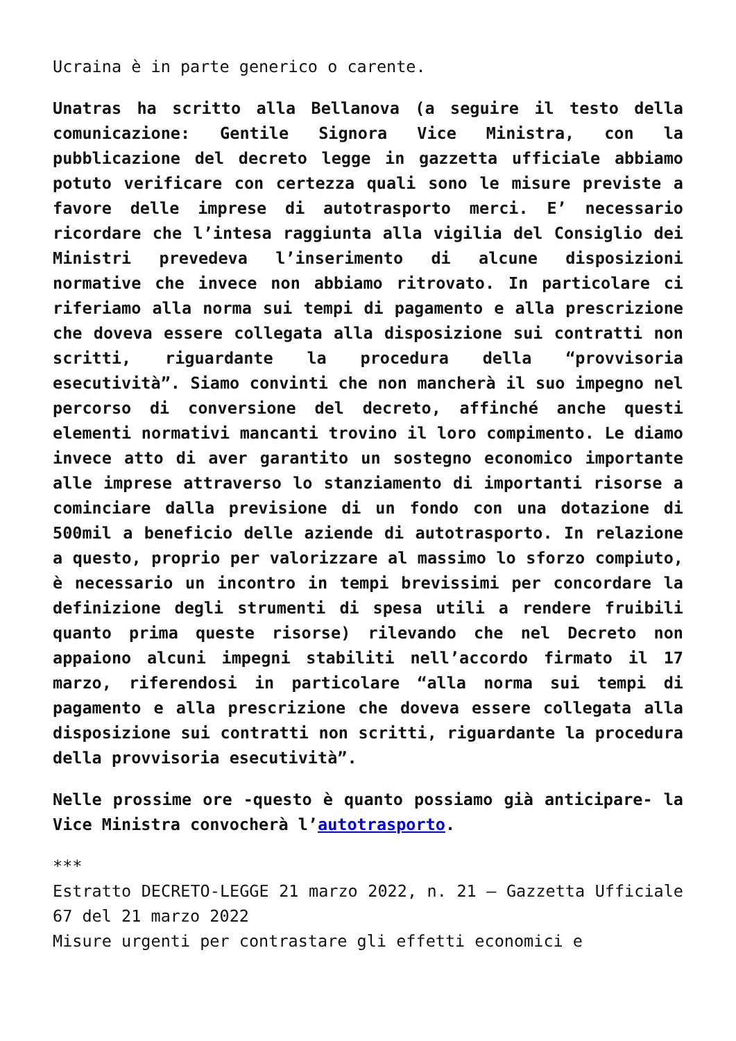Ucraina è in parte generico o carente.
Unatras ha scritto alla Bellanova (a seguire il testo della comunicazione: Gentile Signora Vice Ministra, con la pubblicazione del decreto legge in gazzetta ufficiale abbiamo potuto verificare con certezza quali sono le misure previste a favore delle imprese di autotrasporto merci. E’ necessario ricordare che l’intesa raggiunta alla vigilia del Consiglio dei Ministri prevedeva l’inserimento di alcune disposizioni normative che invece non abbiamo ritrovato. In particolare ci riferiamo alla norma sui tempi di pagamento e alla prescrizione che doveva essere collegata alla disposizione sui contratti non scritti, riguardante la procedura della “provvisoria esecutività”. Siamo convinti che non mancherà il suo impegno nel percorso di conversione del decreto, affinché anche questi elementi normativi mancanti trovino il loro compimento. Le diamo invece atto di aver garantito un sostegno economico importante alle imprese attraverso lo stanziamento di importanti risorse a cominciare dalla previsione di un fondo con una dotazione di 500mil a beneficio delle aziende di autotrasporto. In relazione a questo, proprio per valorizzare al massimo lo sforzo compiuto, è necessario un incontro in tempi brevissimi per concordare la definizione degli strumenti di spesa utili a rendere fruibili quanto prima queste risorse) rilevando che nel Decreto non appaiono alcuni impegni stabiliti nell’accordo firmato il 17 marzo, riferendosi in particolare “alla norma sui tempi di pagamento e alla prescrizione che doveva essere collegata alla disposizione sui contratti non scritti, riguardante la procedura della provvisoria esecutività”.
Nelle prossime ore -questo è quanto possiamo già anticipare- la Vice Ministra convocherà l’autotrasporto.
***
Estratto DECRETO-LEGGE 21 marzo 2022, n. 21 – Gazzetta Ufficiale 67 del 21 marzo 2022
Misure urgenti per contrastare gli effetti economici e